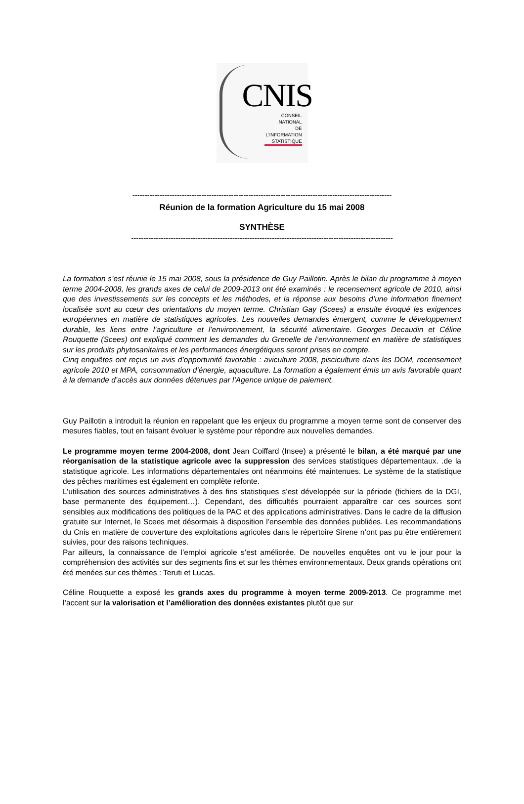CNIS
CONSEIL
NATIONAL
DE
L'INFORMATION
STATISTIQUE
---------------------------------------------------------------------------------------------------------
Réunion de la formation Agriculture du 15 mai 2008
SYNTHÈSE
----------------------------------------------------------------------------------------------------------
La formation s’est réunie le 15 mai 2008, sous la présidence de Guy Paillotin. Après le bilan du programme à moyen terme 2004-2008, les grands axes de celui de 2009-2013 ont été examinés : le recensement agricole de 2010, ainsi que des investissements sur les concepts et les méthodes, et la réponse aux besoins d’une information finement localisée sont au cœur des orientations du moyen terme. Christian Gay (Scees) a ensuite évoqué les exigences européennes en matière de statistiques agricoles. Les nouvelles demandes émergent, comme le développement durable, les liens entre l’agriculture et l’environnement, la sécurité alimentaire. Georges Decaudin et Céline Rouquette (Scees) ont expliqué comment les demandes du Grenelle de l’environnement en matière de statistiques sur les produits phytosanitaires et les performances énergétiques seront prises en compte.
Cinq enquêtes ont reçus un avis d’opportunité favorable : aviculture 2008, pisciculture dans les DOM, recensement agricole 2010 et MPA, consommation d’énergie, aquaculture. La formation a également émis un avis favorable quant à la demande d’accès aux données détenues par l’Agence unique de paiement.
Guy Paillotin a introduit la réunion en rappelant que les enjeux du programme a moyen terme sont de conserver des mesures fiables, tout en faisant évoluer le système pour répondre aux nouvelles demandes.
Le programme moyen terme 2004-2008, dont Jean Coiffard (Insee) a présenté le bilan, a été marqué par une réorganisation de la statistique agricole avec la suppression des services statistiques départementaux. .de la statistique agricole. Les informations départementales ont néanmoins été maintenues. Le système de la statistique des pêches maritimes est également en complète refonte.
L’utilisation des sources administratives à des fins statistiques s’est développée sur la période (fichiers de la DGI, base permanente des équipement…). Cependant, des difficultés pourraient apparaître car ces sources sont sensibles aux modifications des politiques de la PAC et des applications administratives. Dans le cadre de la diffusion gratuite sur Internet, le Scees met désormais à disposition l’ensemble des données publiées. Les recommandations du Cnis en matière de couverture des exploitations agricoles dans le répertoire Sirene n’ont pas pu être entièrement suivies, pour des raisons techniques.
Par ailleurs, la connaissance de l’emploi agricole s’est améliorée. De nouvelles enquêtes ont vu le jour pour la compréhension des activités sur des segments fins et sur les thèmes environnementaux. Deux grands opérations ont été menées sur ces thèmes : Teruti et Lucas.
Céline Rouquette a exposé les grands axes du programme à moyen terme 2009-2013. Ce programme met l’accent sur la valorisation et l’amélioration des données existantes plutôt que sur